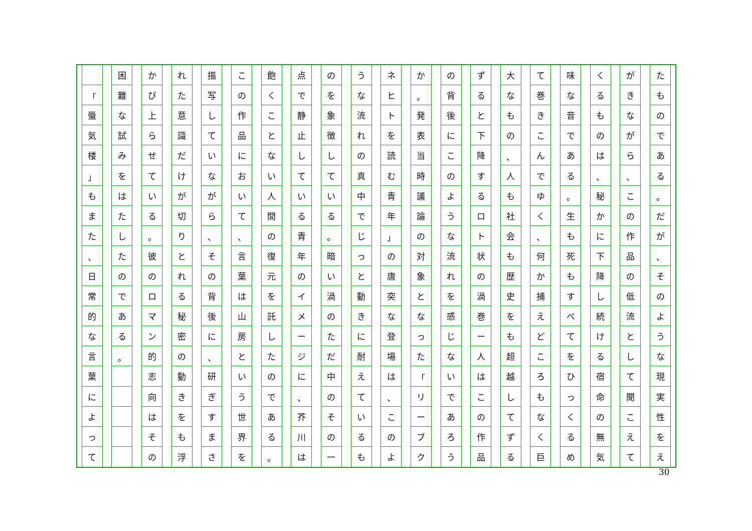た
も
の
で
あ
る
。
だ
が
、
そ
の
よ
う
な
現
実
性
を
え
が
き
な
が
ら
、
こ
の
作
品
の
低
流
と
し
て
聞
こ
え
て
く
る
も
の
は
、
秘
か
に
下
降
し
続
け
る
宿
命
の
無
気
味
な
音
で
あ
る
。
生
も
死
も
す
べ
て
を
ひ
っ
く
る
め
て
巻
き
こ
ん
で
ゆ
く
、
何
か
捕
え
ど
こ
ろ
も
な
く
巨
大
な
も
の
、
人
も
社
会
も
歴
史
を
も
超
越
し
て
ず
る
ず
る
と
下
降
す
る
ロ
ト
状
の
渦
巻
ー
人
は
こ
の
作
品
の
背
後
に
こ
の
よ
う
な
流
れ
を
感
じ
な
い
で
あ
ろ
う
か
。
発
表
当
時
議
論
の
対
象
と
な
っ
た
「
リ
ー
ブ
ク
ネ
ヒ
ト
を
読
む
青
年
」
の
唐
突
な
登
場
は
、
こ
の
よ
う
な
流
れ
の
真
中
で
じ
っ
と
動
き
に
耐
え
て
い
る
も
の
を
象
徴
し
て
い
る
。
暗
い
渦
の
た
だ
中
の
そ
の
一
点
で
静
止
し
て
い
る
青
年
の
イ
メ
ー
ジ
に
、
芥
川
は
飽
く
こ
と
な
い
人
間
の
復
元
を
託
し
た
の
で
あ
る
。
こ
の
作
品
に
お
い
て
、
言
葉
は
山
房
と
い
う
世
界
を
描
写
し
て
い
な
が
ら
、
そ
の
背
後
に
、
研
ぎ
す
ま
さ
れ
た
意
識
だ
け
が
切
り
と
れ
る
秘
密
の
動
き
を
も
浮
か
び
上
ら
せ
て
い
る
。
彼
の
ロ
マ
ン
的
志
向
は
そ
の
困
難
な
試
み
を
は
た
し
た
の
で
あ
る
。
「
蜃
気
楼
」
も
ま
た
、
日
常
的
な
言
葉
に
よ
っ
て
30